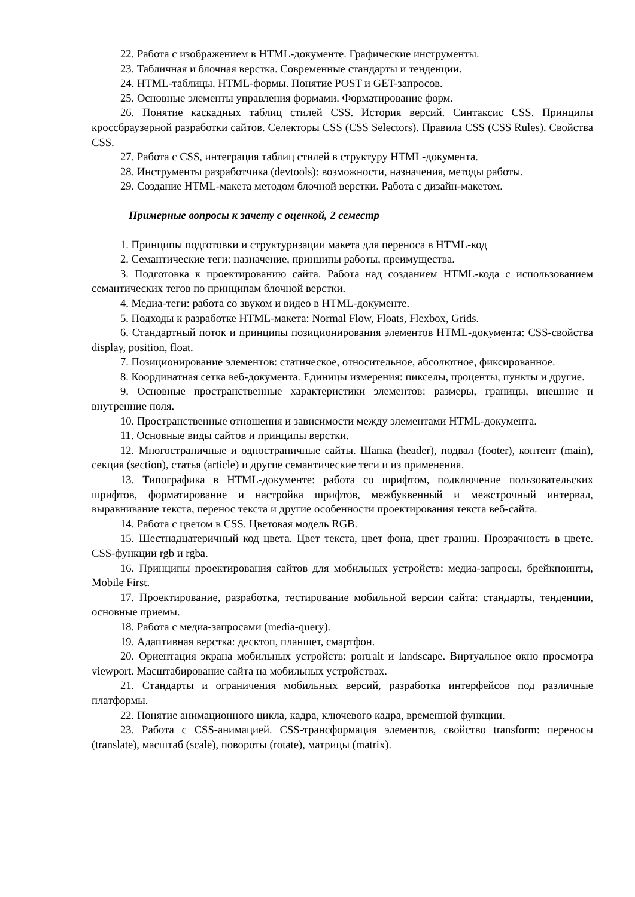22. Работа с изображением в HTML-документе. Графические инструменты.
23. Табличная и блочная верстка. Современные стандарты и тенденции.
24. HTML-таблицы. HTML-формы. Понятие POST и GET-запросов.
25. Основные элементы управления формами. Форматирование форм.
26. Понятие каскадных таблиц стилей CSS. История версий. Синтаксис CSS. Принципы кроссбраузерной разработки сайтов. Селекторы CSS (CSS Selectors). Правила CSS (CSS Rules). Свойства CSS.
27. Работа с CSS, интеграция таблиц стилей в структуру HTML-документа.
28. Инструменты разработчика (devtools): возможности, назначения, методы работы.
29. Создание HTML-макета методом блочной верстки. Работа с дизайн-макетом.
Примерные вопросы к зачету с оценкой, 2 семестр
1. Принципы подготовки и структуризации макета для переноса в HTML-код
2. Семантические теги: назначение, принципы работы, преимущества.
3. Подготовка к проектированию сайта. Работа над созданием HTML-кода с использованием семантических тегов по принципам блочной верстки.
4. Медиа-теги: работа со звуком и видео в HTML-документе.
5. Подходы к разработке HTML-макета: Normal Flow, Floats, Flexbox, Grids.
6. Стандартный поток и принципы позиционирования элементов HTML-документа: CSS-свойства display, position, float.
7. Позиционирование элементов: статическое, относительное, абсолютное, фиксированное.
8. Координатная сетка веб-документа. Единицы измерения: пикселы, проценты, пункты и другие.
9. Основные пространственные характеристики элементов: размеры, границы, внешние и внутренние поля.
10. Пространственные отношения и зависимости между элементами HTML-документа.
11. Основные виды сайтов и принципы верстки.
12. Многостраничные и одностраничные сайты. Шапка (header), подвал (footer), контент (main), секция (section), статья (article) и другие семантические теги и из применения.
13. Типографика в HTML-документе: работа со шрифтом, подключение пользовательских шрифтов, форматирование и настройка шрифтов, межбуквенный и межстрочный интервал, выравнивание текста, перенос текста и другие особенности проектирования текста веб-сайта.
14. Работа с цветом в CSS. Цветовая модель RGB.
15. Шестнадцатеричный код цвета. Цвет текста, цвет фона, цвет границ. Прозрачность в цвете. CSS-функции rgb и rgba.
16. Принципы проектирования сайтов для мобильных устройств: медиа-запросы, брейкпоинты, Mobile First.
17. Проектирование, разработка, тестирование мобильной версии сайта: стандарты, тенденции, основные приемы.
18. Работа с медиа-запросами (media-query).
19. Адаптивная верстка: десктоп, планшет, смартфон.
20. Ориентация экрана мобильных устройств: portrait и landscape. Виртуальное окно просмотра viewport. Масштабирование сайта на мобильных устройствах.
21. Стандарты и ограничения мобильных версий, разработка интерфейсов под различные платформы.
22. Понятие анимационного цикла, кадра, ключевого кадра, временной функции.
23. Работа с CSS-анимацией. CSS-трансформация элементов, свойство transform: переносы (translate), масштаб (scale), повороты (rotate), матрицы (matrix).